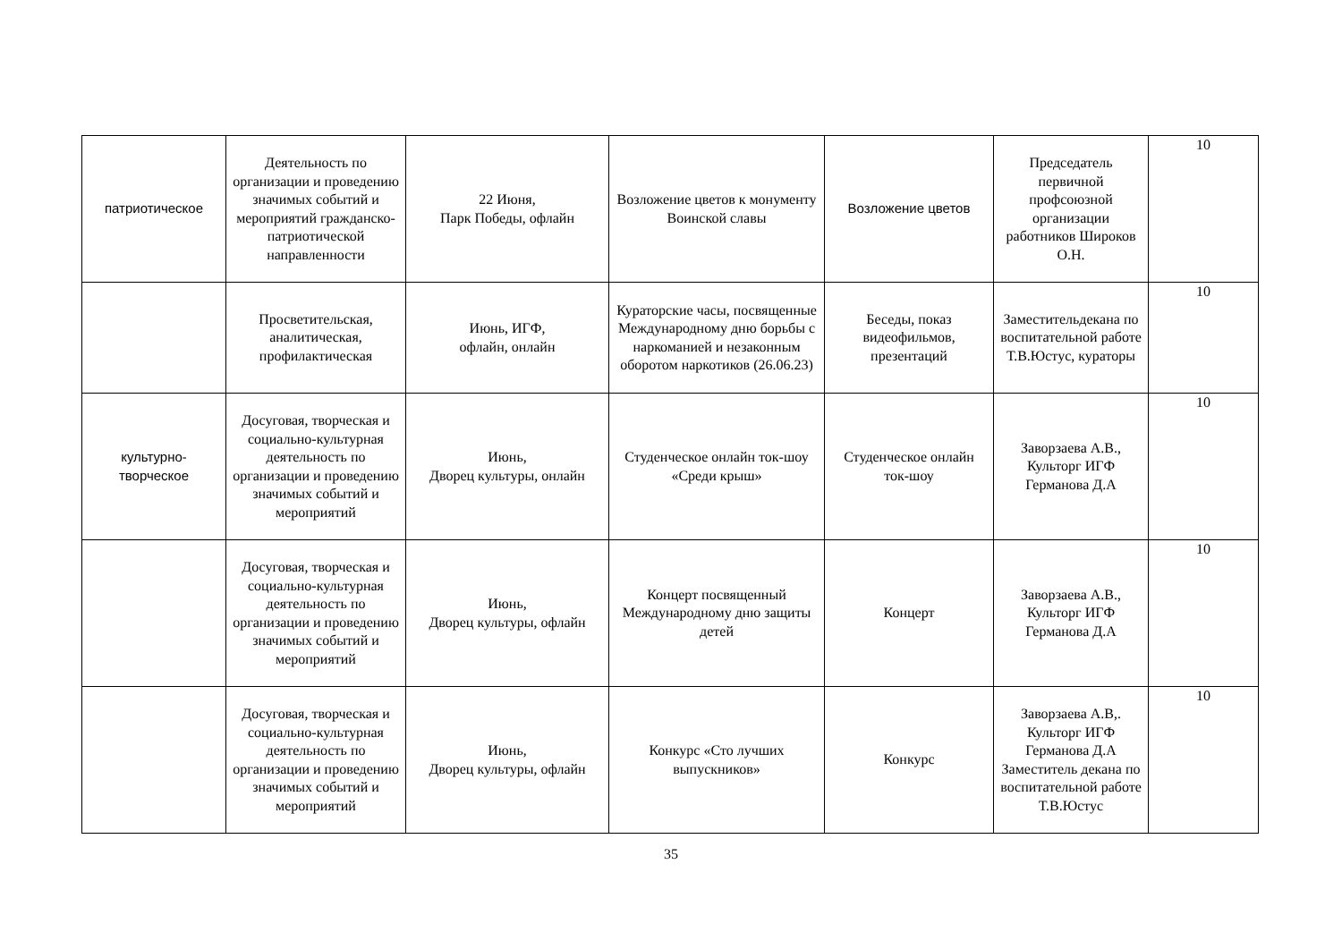| патриотическое | Деятельность по организации и проведению значимых событий и мероприятий гражданско-патриотической направленности | 22 Июня, Парк Победы, офлайн | Возложение цветов к монументу Воинской славы | Возложение цветов | Председатель первичной профсоюзной организации работников Широков О.Н. | 10 |
| | Просветительская, аналитическая, профилактическая | Июнь, ИГФ, офлайн, онлайн | Кураторские часы, посвященные Международному дню борьбы с наркоманией и незаконным оборотом наркотиков (26.06.23) | Беседы, показ видеофильмов, презентаций | Заместительдекана по воспитательной работе Т.В.Юстус, кураторы | 10 |
| культурно-творческое | Досуговая, творческая и социально-культурная деятельность по организации и проведению значимых событий и мероприятий | Июнь, Дворец культуры, онлайн | Студенческое онлайн ток-шоу «Среди крыш» | Студенческое онлайн ток-шоу | Заворзаева А.В., Культорг ИГФ Германова Д.А | 10 |
| | Досуговая, творческая и социально-культурная деятельность по организации и проведению значимых событий и мероприятий | Июнь, Дворец культуры, офлайн | Концерт посвященный Международному дню защиты детей | Концерт | Заворзаева А.В., Культорг ИГФ Германова Д.А | 10 |
| | Досуговая, творческая и социально-культурная деятельность по организации и проведению значимых событий и мероприятий | Июнь, Дворец культуры, офлайн | Конкурс «Сто лучших выпускников» | Конкурс | Заворзаева А.В,. Культорг ИГФ Германова Д.А Заместитель декана по воспитательной работе Т.В.Юстус | 10 |
35